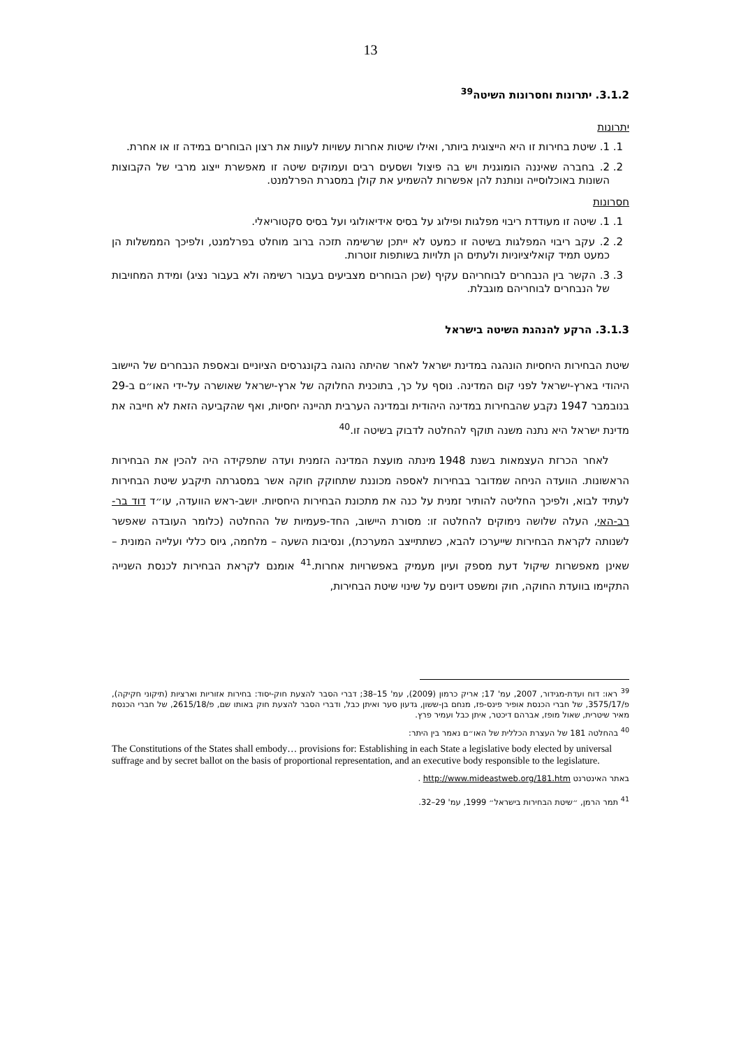13
3.1.2. יתרונות וחסרונות השיטה<sup>39</sup>
יתרונות
1. 1. שיטת בחירות זו היא הייצוגית ביותר, ואילו שיטות אחרות עשויות לעוות את רצון הבוחרים במידה זו או אחרת.
2. 2. בחברה שאיננה הומוגנית ויש בה פיצול ושסעים רבים ועמוקים שיטה זו מאפשרת ייצוג מרבי של הקבוצות השונות באוכלוסייה ונותנת להן אפשרות להשמיע את קולן במסגרת הפרלמנט.
חסרונות
1. 1. שיטה זו מעודדת ריבוי מפלגות ופילוג על בסיס אידיאולוגי ועל בסיס סקטוריאלי.
2. 2. עקב ריבוי המפלגות בשיטה זו כמעט לא ייתכן שרשימה תזכה ברוב מוחלט בפרלמנט, ולפיכך הממשלות הן כמעט תמיד קואליציוניות ולעתים הן תלויות בשותפות זוטרות.
3. 3. הקשר בין הנבחרים לבוחריהם עקיף (שכן הבוחרים מצביעים בעבור רשימה ולא בעבור נציג) ומידת המחויבות של הנבחרים לבוחריהם מוגבלת.
3.1.3. הרקע להנהגת השיטה בישראל
שיטת הבחירות היחסיות הונהגה במדינת ישראל לאחר שהיתה נהוגה בקונגרסים הציוניים ובאספת הנבחרים של היישוב היהודי בארץ-ישראל לפני קום המדינה. נוסף על כך, בתוכנית החלוקה של ארץ-ישראל שאושרה על-ידי האו״ם ב-29 בנובמבר 1947 נקבע שהבחירות במדינה היהודית ובמדינה הערבית תהיינה יחסיות, ואף שהקביעה הזאת לא חייבה את מדינת ישראל היא נתנה משנה תוקף להחלטה לדבוק בשיטה זו.<sup>40</sup>
לאחר הכרזת העצמאות בשנת 1948 מינתה מועצת המדינה הזמנית ועדה שתפקידה היה להכין את הבחירות הראשונות. הוועדה הניחה שמדובר בבחירות לאספה מכוננת שתחוקק חוקה אשר במסגרתה תיקבע שיטת הבחירות לעתיד לבוא, ולפיכך החליטה להותיר זמנית על כנה את מתכונת הבחירות היחסיות. יושב-ראש הוועדה, עו״ד דוד בר-רב-האי, העלה שלושה נימוקים להחלטה זו: מסורת היישוב, החד-פעמיות של ההחלטה (כלומר העובדה שאפשר לשנותה לקראת הבחירות שייערכו להבא, כשתתייצב המערכת), ונסיבות השעה – מלחמה, גיוס כללי ועלייה המונית – שאינן מאפשרות שיקול דעת מספק ועיון מעמיק באפשרויות אחרות.<sup>41</sup> אומנם לקראת הבחירות לכנסת השנייה התקיימו בוועדת החוקה, חוק ומשפט דיונים על שינוי שיטת הבחירות,
<sup>39</sup> ראו: דוח ועדת-מגידור, 2007, עמ' 17; אריק כרמון (2009), עמ' 15–38; דברי הסבר להצעת חוק-יסוד: בחירות אזוריות וארציות (תיקוני חקיקה), פ/3575/17, של חברי הכנסת אופיר פינס-פז, מנחם בן-ששון, גדעון סער ואיתן כבל, ודברי הסבר להצעת חוק באותו שם, פ/2615/18, של חברי הכנסת מאיר שיטרית, שאול מופז, אברהם דיכטר, איתן כבל ועמיר פרץ.
<sup>40</sup> בהחלטה 181 של העצרת הכללית של האו״ם נאמר בין היתר:
The Constitutions of the States shall embody… provisions for: Establishing in each State a legislative body elected by universal suffrage and by secret ballot on the basis of proportional representation, and an executive body responsible to the legislature.
באתר האינטרנט http://www.mideastweb.org/181.htm .
<sup>41</sup> תמר הרמן, ״שיטת הבחירות בישראל״ 1999, עמ' 29–32.